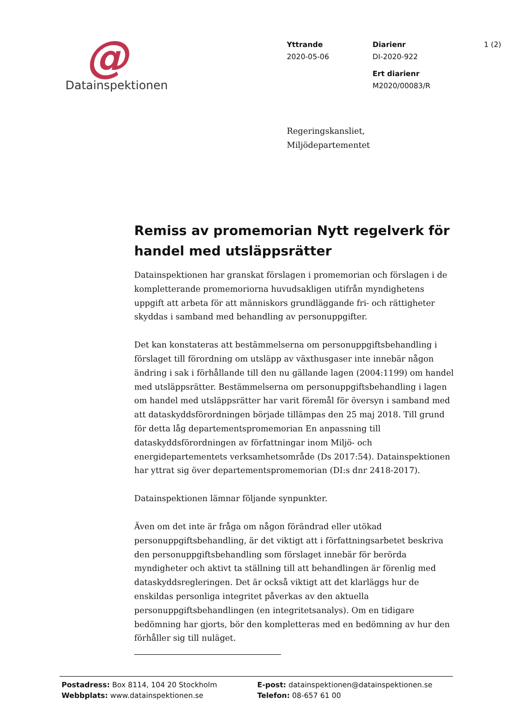@
Datainspektionen
Yttrande
2020-05-06
Diarienr
DI-2020-922
Ert diarienr
M2020/00083/R
1 (2)
Regeringskansliet,
Miljödepartementet
Remiss av promemorian Nytt regelverk för handel med utsläppsrätter
Datainspektionen har granskat förslagen i promemorian och förslagen i de kompletterande promemoriorna huvudsakligen utifrån myndighetens uppgift att arbeta för att människors grundläggande fri- och rättigheter skyddas i samband med behandling av personuppgifter.
Det kan konstateras att bestämmelserna om personuppgiftsbehandling i förslaget till förordning om utsläpp av växthusgaser inte innebär någon ändring i sak i förhållande till den nu gällande lagen (2004:1199) om handel med utsläppsrätter. Bestämmelserna om personuppgiftsbehandling i lagen om handel med utsläppsrätter har varit föremål för översyn i samband med att dataskyddsförordningen började tillämpas den 25 maj 2018. Till grund för detta låg departementspromemorian En anpassning till dataskyddsförordningen av författningar inom Miljö- och energidepartementets verksamhetsområde (Ds 2017:54). Datainspektionen har yttrat sig över departementspromemorian (DI:s dnr 2418-2017).
Datainspektionen lämnar följande synpunkter.
Även om det inte är fråga om någon förändrad eller utökad personuppgiftsbehandling, är det viktigt att i författningsarbetet beskriva den personuppgiftsbehandling som förslaget innebär för berörda myndigheter och aktivt ta ställning till att behandlingen är förenlig med dataskyddsregleringen. Det är också viktigt att det klarläggs hur de enskildas personliga integritet påverkas av den aktuella personuppgiftsbehandlingen (en integritetsanalys). Om en tidigare bedömning har gjorts, bör den kompletteras med en bedömning av hur den förhåller sig till nuläget.
Postadress: Box 8114, 104 20 Stockholm
Webbplats: www.datainspektionen.se
E-post: datainspektionen@datainspektionen.se
Telefon: 08-657 61 00